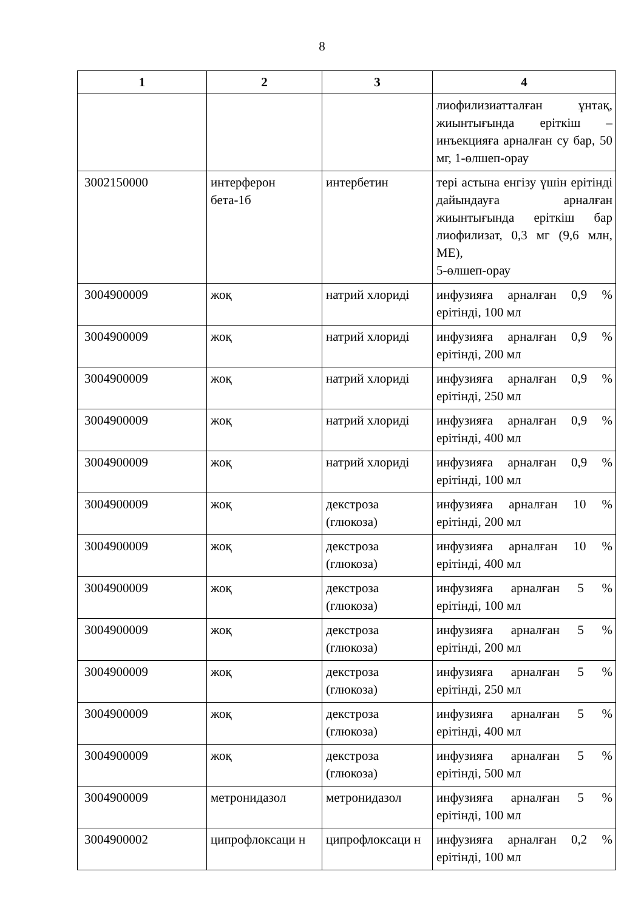8
| 1 | 2 | 3 | 4 |
| --- | --- | --- | --- |
| | | | лиофилизиатталған ұнтақ, жиынтығында еріткіш – инъекцияға арналған су бар, 50 мг, 1-өлшеп-орау |
| 3002150000 | интерферон бета-1б | интербетин | тері астына енгізу үшін ерітінді дайындауға арналған жиынтығында еріткіш бар лиофилизат, 0,3 мг (9,6 млн, МЕ), 5-өлшеп-орау |
| 3004900009 | жоқ | натрий хлориді | инфузияға арналған 0,9 % ерітінді, 100 мл |
| 3004900009 | жоқ | натрий хлориді | инфузияға арналған 0,9 % ерітінді, 200 мл |
| 3004900009 | жоқ | натрий хлориді | инфузияға арналған 0,9 % ерітінді, 250 мл |
| 3004900009 | жоқ | натрий хлориді | инфузияға арналған 0,9 % ерітінді, 400 мл |
| 3004900009 | жоқ | натрий хлориді | инфузияға арналған 0,9 % ерітінді, 100 мл |
| 3004900009 | жоқ | декстроза (глюкоза) | инфузияға арналған 10 % ерітінді, 200 мл |
| 3004900009 | жоқ | декстроза (глюкоза) | инфузияға арналған 10 % ерітінді, 400 мл |
| 3004900009 | жоқ | декстроза (глюкоза) | инфузияға арналған 5 % ерітінді, 100 мл |
| 3004900009 | жоқ | декстроза (глюкоза) | инфузияға арналған 5 % ерітінді, 200 мл |
| 3004900009 | жоқ | декстроза (глюкоза) | инфузияға арналған 5 % ерітінді, 250 мл |
| 3004900009 | жоқ | декстроза (глюкоза) | инфузияға арналған 5 % ерітінді, 400 мл |
| 3004900009 | жоқ | декстроза (глюкоза) | инфузияға арналған 5 % ерітінді, 500 мл |
| 3004900009 | метронидазол | метронидазол | инфузияға арналған 5 % ерітінді, 100 мл |
| 3004900002 | ципрофлоксаци н | ципрофлоксаци н | инфузияға арналған 0,2 % ерітінді, 100 мл |